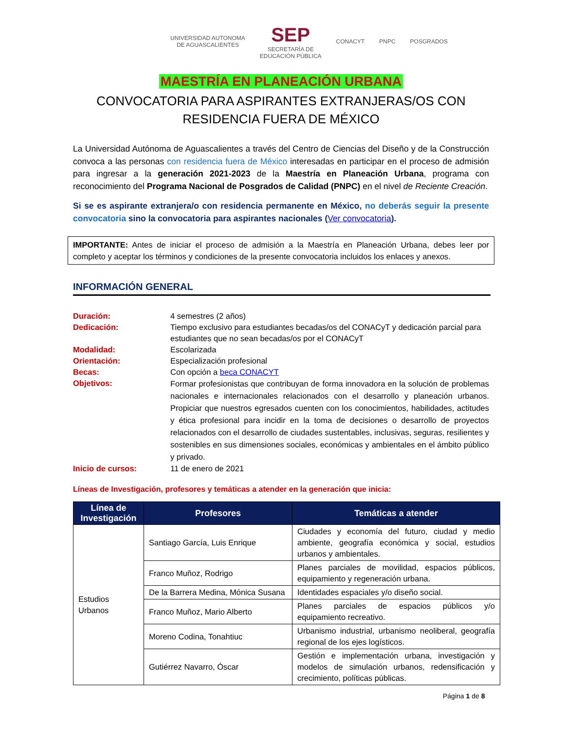UNIVERSIDAD AUTONOMA
DE AGUASCALIENTES
SEP
SECRETARÍA DE
EDUCACIÓN PÚBLICA
CONACYT PNPC POSGRADOS
MAESTRÍA EN PLANEACIÓN URBANA
CONVOCATORIA PARA ASPIRANTES EXTRANJERAS/OS CON
RESIDENCIA FUERA DE MÉXICO
La Universidad Autónoma de Aguascalientes a través del Centro de Ciencias del Diseño y de la Construcción convoca a las personas con residencia fuera de México interesadas en participar en el proceso de admisión para ingresar a la generación 2021-2023 de la Maestría en Planeación Urbana, programa con reconocimiento del Programa Nacional de Posgrados de Calidad (PNPC) en el nivel de Reciente Creación.
Si se es aspirante extranjera/o con residencia permanente en México, no deberás seguir la presente convocatoria sino la convocatoria para aspirantes nacionales (Ver convocatoria).
IMPORTANTE: Antes de iniciar el proceso de admisión a la Maestría en Planeación Urbana, debes leer por completo y aceptar los términos y condiciones de la presente convocatoria incluidos los enlaces y anexos.
INFORMACIÓN GENERAL
| Duración: | 4 semestres (2 años) |
| Dedicación: | Tiempo exclusivo para estudiantes becadas/os del CONACyT y dedicación parcial para estudiantes que no sean becadas/os por el CONACyT |
| Modalidad: | Escolarizada |
| Orientación: | Especialización profesional |
| Becas: | Con opción a beca CONACYT |
| Objetivos: | Formar profesionistas que contribuyan de forma innovadora en la solución de problemas nacionales e internacionales relacionados con el desarrollo y planeación urbanos. Propiciar que nuestros egresados cuenten con los conocimientos, habilidades, actitudes y ética profesional para incidir en la toma de decisiones o desarrollo de proyectos relacionados con el desarrollo de ciudades sustentables, inclusivas, seguras, resilientes y sostenibles en sus dimensiones sociales, económicas y ambientales en el ámbito público y privado. |
| Inicio de cursos: | 11 de enero de 2021 |
Líneas de Investigación, profesores y temáticas a atender en la generación que inicia:
| Línea de Investigación | Profesores | Temáticas a atender |
| --- | --- | --- |
| Estudios Urbanos | Santiago García, Luis Enrique | Ciudades y economía del futuro, ciudad y medio ambiente, geografía económica y social, estudios urbanos y ambientales. |
| | Franco Muñoz, Rodrigo | Planes parciales de movilidad, espacios públicos, equipamiento y regeneración urbana. |
| | De la Barrera Medina, Mónica Susana | Identidades espaciales y/o diseño social. |
| | Franco Muñoz, Mario Alberto | Planes parciales de espacios públicos y/o equipamiento recreativo. |
| | Moreno Codina, Tonahtiuc | Urbanismo industrial, urbanismo neoliberal, geografía regional de los ejes logísticos. |
| | Gutiérrez Navarro, Óscar | Gestión e implementación urbana, investigación y modelos de simulación urbanos, redensificación y crecimiento, políticas públicas. |
Página 1 de 8